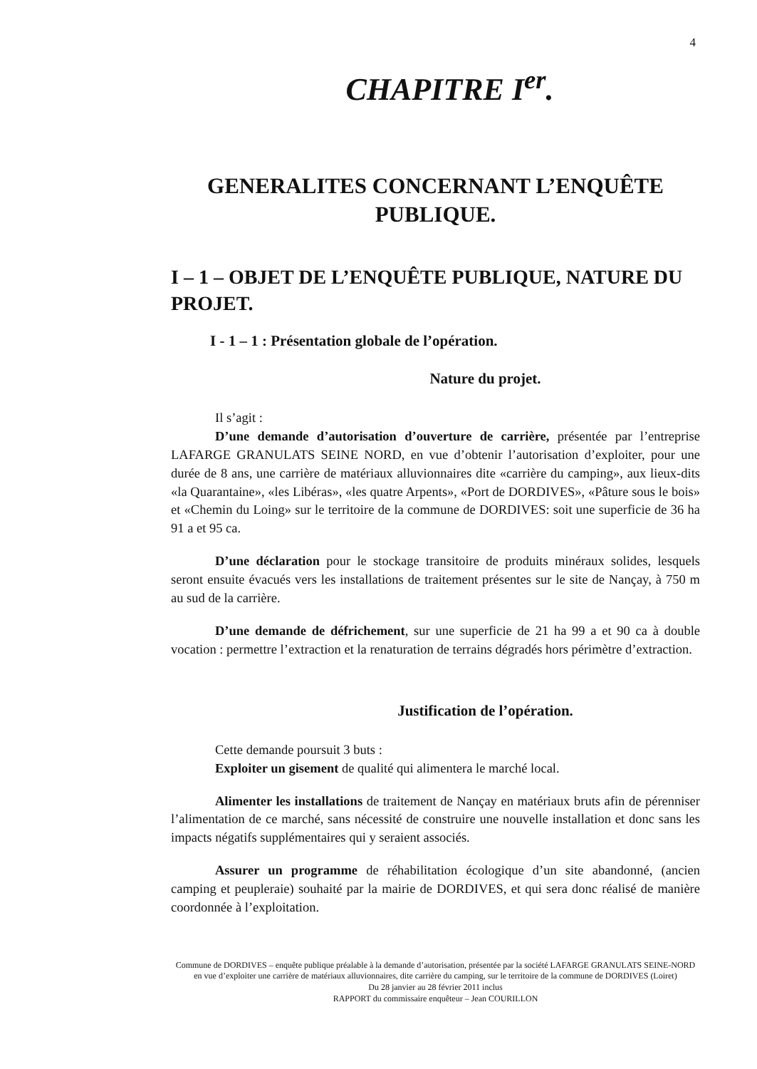4
CHAPITRE I<sup>er</sup>.
GENERALITES CONCERNANT L’ENQUÊTE PUBLIQUE.
I – 1 – OBJET DE L’ENQUÊTE PUBLIQUE, NATURE DU PROJET.
I - 1 – 1 : Présentation globale de l’opération.
Nature du projet.
Il s’agit :
D’une demande d’autorisation d’ouverture de carrière, présentée par l’entreprise LAFARGE GRANULATS SEINE NORD, en vue d’obtenir l’autorisation d’exploiter, pour une durée de 8 ans, une carrière de matériaux alluvionnaires dite «carrière du camping», aux lieux-dits «la Quarantaine», «les Libéras», «les quatre Arpents», «Port de DORDIVES», «Pâture sous le bois» et «Chemin du Loing» sur le territoire de la commune de DORDIVES: soit une superficie de 36 ha 91 a et 95 ca.
D’une déclaration pour le stockage transitoire de produits minéraux solides, lesquels seront ensuite évacués vers les installations de traitement présentes sur le site de Nançay, à 750 m au sud de la carrière.
D’une demande de défrichement, sur une superficie de 21 ha 99 a et 90 ca à double vocation : permettre l’extraction et la renaturation de terrains dégradés hors périmètre d’extraction.
Justification de l’opération.
Cette demande poursuit 3 buts :
Exploiter un gisement de qualité qui alimentera le marché local.
Alimenter les installations de traitement de Nançay en matériaux bruts afin de pérenniser l’alimentation de ce marché, sans nécessité de construire une nouvelle installation et donc sans les impacts négatifs supplémentaires qui y seraient associés.
Assurer un programme de réhabilitation écologique d’un site abandonné, (ancien camping et peupleraie) souhaité par la mairie de DORDIVES, et qui sera donc réalisé de manière coordonnée à l’exploitation.
Commune de DORDIVES – enquête publique préalable à la demande d’autorisation, présentée par la société LAFARGE GRANULATS SEINE-NORD en vue d’exploiter une carrière de matériaux alluvionnaires, dite carrière du camping, sur le territoire de la commune de DORDIVES (Loiret)
Du 28 janvier au 28 février 2011 inclus
RAPPORT du commissaire enquêteur – Jean COURILLON